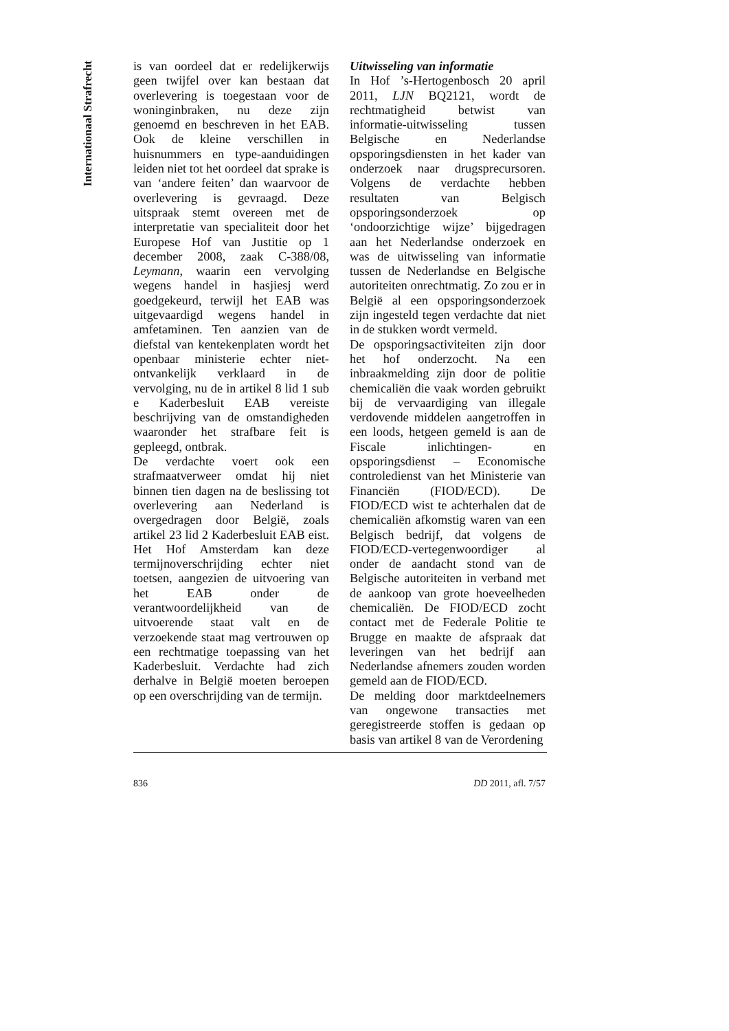Internationaal Strafrecht
is van oordeel dat er redelijkerwijs geen twijfel over kan bestaan dat overlevering is toegestaan voor de woninginbraken, nu deze zijn genoemd en beschreven in het EAB. Ook de kleine verschillen in huisnummers en type-aanduidingen leiden niet tot het oordeel dat sprake is van ‘andere feiten’ dan waarvoor de overlevering is gevraagd. Deze uitspraak stemt overeen met de interpretatie van specialiteit door het Europese Hof van Justitie op 1 december 2008, zaak C-388/08, Leymann, waarin een vervolging wegens handel in hasjiesj werd goedgekeurd, terwijl het EAB was uitgevaardigd wegens handel in amfetaminen. Ten aanzien van de diefstal van kentekenplaten wordt het openbaar ministerie echter niet-ontvankelijk verklaard in de vervolging, nu de in artikel 8 lid 1 sub e Kaderbesluit EAB vereiste beschrijving van de omstandigheden waaronder het strafbare feit is gepleegd, ontbrak.
De verdachte voert ook een strafmaatverweer omdat hij niet binnen tien dagen na de beslissing tot overlevering aan Nederland is overgedragen door België, zoals artikel 23 lid 2 Kaderbesluit EAB eist. Het Hof Amsterdam kan deze termijnoverschrijding echter niet toetsen, aangezien de uitvoering van het EAB onder de verantwoordelijkheid van de uitvoerende staat valt en de verzoekende staat mag vertrouwen op een rechtmatige toepassing van het Kaderbesluit. Verdachte had zich derhalve in België moeten beroepen op een overschrijding van de termijn.
Uitwisseling van informatie
In Hof ’s-Hertogenbosch 20 april 2011, LJN BQ2121, wordt de rechtmatigheid betwist van informatie-uitwisseling tussen Belgische en Nederlandse opsporingsdiensten in het kader van onderzoek naar drugsprecursoren. Volgens de verdachte hebben resultaten van Belgisch opsporingsonderzoek op ‘ondoorzichtige wijze’ bijgedragen aan het Nederlandse onderzoek en was de uitwisseling van informatie tussen de Nederlandse en Belgische autoriteiten onrechtmatig. Zo zou er in België al een opsporingsonderzoek zijn ingesteld tegen verdachte dat niet in de stukken wordt vermeld.
De opsporingsactiviteiten zijn door het hof onderzocht. Na een inbraakmelding zijn door de politie chemicaliën die vaak worden gebruikt bij de vervaardiging van illegale verdovende middelen aangetroffen in een loods, hetgeen gemeld is aan de Fiscale inlichtingen- en opsporingsdienst – Economische controledienst van het Ministerie van Financiën (FIOD/ECD). De FIOD/ECD wist te achterhalen dat de chemicaliën afkomstig waren van een Belgisch bedrijf, dat volgens de FIOD/ECD-vertegenwoordiger al onder de aandacht stond van de Belgische autoriteiten in verband met de aankoop van grote hoeveelheden chemicaliën. De FIOD/ECD zocht contact met de Federale Politie te Brugge en maakte de afspraak dat leveringen van het bedrijf aan Nederlandse afnemers zouden worden gemeld aan de FIOD/ECD.
De melding door marktdeelnemers van ongewone transacties met geregistreerde stoffen is gedaan op basis van artikel 8 van de Verordening
836 DD 2011, afl. 7/57